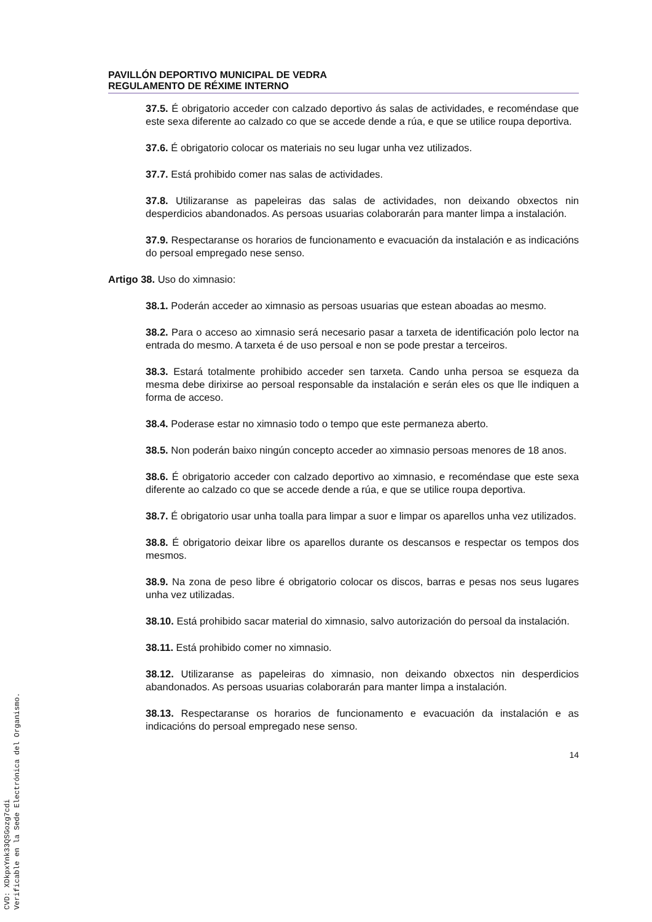PAVILLÓN DEPORTIVO MUNICIPAL DE VEDRA
REGULAMENTO DE RÉXIME INTERNO
37.5. É obrigatorio acceder con calzado deportivo ás salas de actividades, e recoméndase que este sexa diferente ao calzado co que se accede dende a rúa, e que se utilice roupa deportiva.
37.6. É obrigatorio colocar os materiais no seu lugar unha vez utilizados.
37.7. Está prohibido comer nas salas de actividades.
37.8. Utilizaranse as papeleiras das salas de actividades, non deixando obxectos nin desperdicios abandonados. As persoas usuarias colaborarán para manter limpa a instalación.
37.9. Respectaranse os horarios de funcionamento e evacuación da instalación e as indicacións do persoal empregado nese senso.
Artigo 38. Uso do ximnasio:
38.1. Poderán acceder ao ximnasio as persoas usuarias que estean aboadas ao mesmo.
38.2. Para o acceso ao ximnasio será necesario pasar a tarxeta de identificación polo lector na entrada do mesmo. A tarxeta é de uso persoal e non se pode prestar a terceiros.
38.3. Estará totalmente prohibido acceder sen tarxeta. Cando unha persoa se esqueza da mesma debe dirixirse ao persoal responsable da instalación e serán eles os que lle indiquen a forma de acceso.
38.4. Poderase estar no ximnasio todo o tempo que este permaneza aberto.
38.5. Non poderán baixo ningún concepto acceder ao ximnasio persoas menores de 18 anos.
38.6. É obrigatorio acceder con calzado deportivo ao ximnasio, e recoméndase que este sexa diferente ao calzado co que se accede dende a rúa, e que se utilice roupa deportiva.
38.7. É obrigatorio usar unha toalla para limpar a suor e limpar os aparellos unha vez utilizados.
38.8. É obrigatorio deixar libre os aparellos durante os descansos e respectar os tempos dos mesmos.
38.9. Na zona de peso libre é obrigatorio colocar os discos, barras e pesas nos seus lugares unha vez utilizadas.
38.10. Está prohibido sacar material do ximnasio, salvo autorización do persoal da instalación.
38.11. Está prohibido comer no ximnasio.
38.12. Utilizaranse as papeleiras do ximnasio, non deixando obxectos nin desperdicios abandonados. As persoas usuarias colaborarán para manter limpa a instalación.
38.13. Respectaranse os horarios de funcionamento e evacuación da instalación e as indicacións do persoal empregado nese senso.
14
CVD: XDkpxYnk33QSGozg7cdi
Verificable en la Sede Electrónica del Organismo.